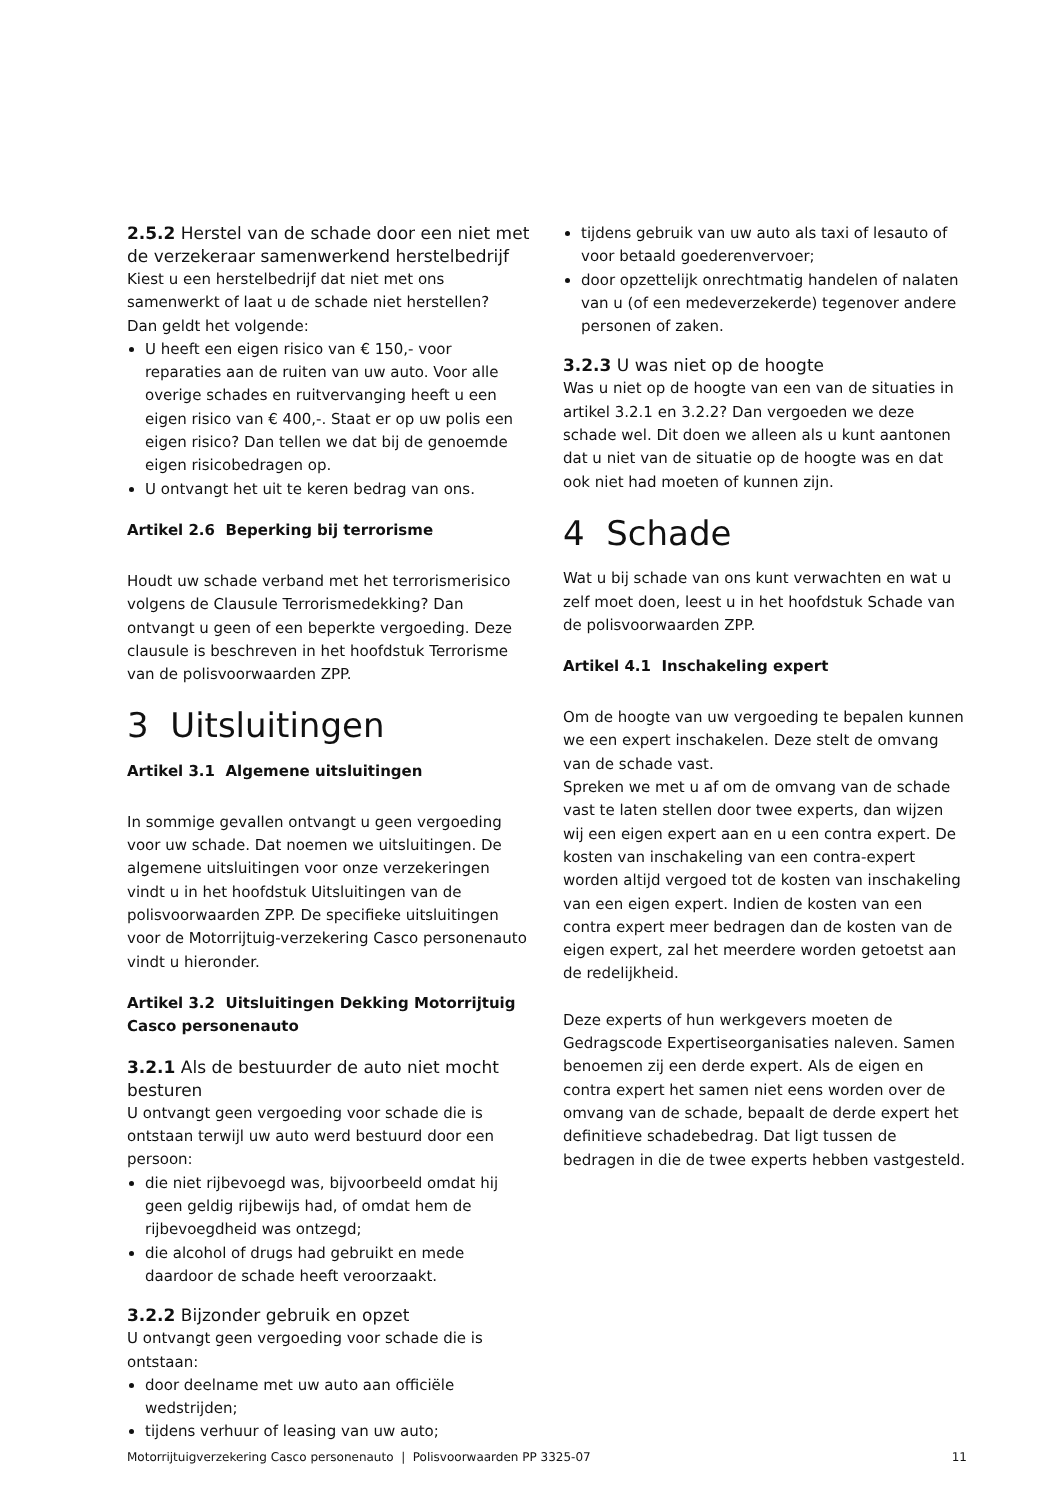2.5.2 Herstel van de schade door een niet met de verzekeraar samenwerkend herstelbedrijf
Kiest u een herstelbedrijf dat niet met ons samenwerkt of laat u de schade niet herstellen?
Dan geldt het volgende:
U heeft een eigen risico van € 150,- voor reparaties aan de ruiten van uw auto. Voor alle overige schades en ruitvervanging heeft u een eigen risico van € 400,-. Staat er op uw polis een eigen risico? Dan tellen we dat bij de genoemde eigen risicobedragen op.
U ontvangt het uit te keren bedrag van ons.
Artikel 2.6 Beperking bij terrorisme
Houdt uw schade verband met het terrorismerisico volgens de Clausule Terrorismedekking? Dan ontvangt u geen of een beperkte vergoeding. Deze clausule is beschreven in het hoofdstuk Terrorisme van de polisvoorwaarden ZPP.
3 Uitsluitingen
Artikel 3.1 Algemene uitsluitingen
In sommige gevallen ontvangt u geen vergoeding voor uw schade. Dat noemen we uitsluitingen. De algemene uitsluitingen voor onze verzekeringen vindt u in het hoofdstuk Uitsluitingen van de polisvoorwaarden ZPP. De specifieke uitsluitingen voor de Motorrijtuig-verzekering Casco personenauto vindt u hieronder.
Artikel 3.2 Uitsluitingen Dekking Motorrijtuig Casco personenauto
3.2.1 Als de bestuurder de auto niet mocht besturen
U ontvangt geen vergoeding voor schade die is ontstaan terwijl uw auto werd bestuurd door een persoon:
die niet rijbevoegd was, bijvoorbeeld omdat hij geen geldig rijbewijs had, of omdat hem de rijbevoegdheid was ontzegd;
die alcohol of drugs had gebruikt en mede daardoor de schade heeft veroorzaakt.
3.2.2 Bijzonder gebruik en opzet
U ontvangt geen vergoeding voor schade die is ontstaan:
door deelname met uw auto aan officiële wedstrijden;
tijdens verhuur of leasing van uw auto;
tijdens gebruik van uw auto als taxi of lesauto of voor betaald goederenvervoer;
door opzettelijk onrechtmatig handelen of nalaten van u (of een medeverzekerde) tegenover andere personen of zaken.
3.2.3 U was niet op de hoogte
Was u niet op de hoogte van een van de situaties in artikel 3.2.1 en 3.2.2? Dan vergoeden we deze schade wel. Dit doen we alleen als u kunt aantonen dat u niet van de situatie op de hoogte was en dat ook niet had moeten of kunnen zijn.
4 Schade
Wat u bij schade van ons kunt verwachten en wat u zelf moet doen, leest u in het hoofdstuk Schade van de polisvoorwaarden ZPP.
Artikel 4.1 Inschakeling expert
Om de hoogte van uw vergoeding te bepalen kunnen we een expert inschakelen. Deze stelt de omvang van de schade vast.
Spreken we met u af om de omvang van de schade vast te laten stellen door twee experts, dan wijzen wij een eigen expert aan en u een contra expert. De kosten van inschakeling van een contra-expert worden altijd vergoed tot de kosten van inschakeling van een eigen expert. Indien de kosten van een contra expert meer bedragen dan de kosten van de eigen expert, zal het meerdere worden getoetst aan de redelijkheid.
Deze experts of hun werkgevers moeten de Gedragscode Expertiseorganisaties naleven. Samen benoemen zij een derde expert. Als de eigen en contra expert het samen niet eens worden over de omvang van de schade, bepaalt de derde expert het definitieve schadebedrag. Dat ligt tussen de bedragen in die de twee experts hebben vastgesteld.
Motorrijtuigverzekering Casco personenauto | Polisvoorwaarden PP 3325-07 11